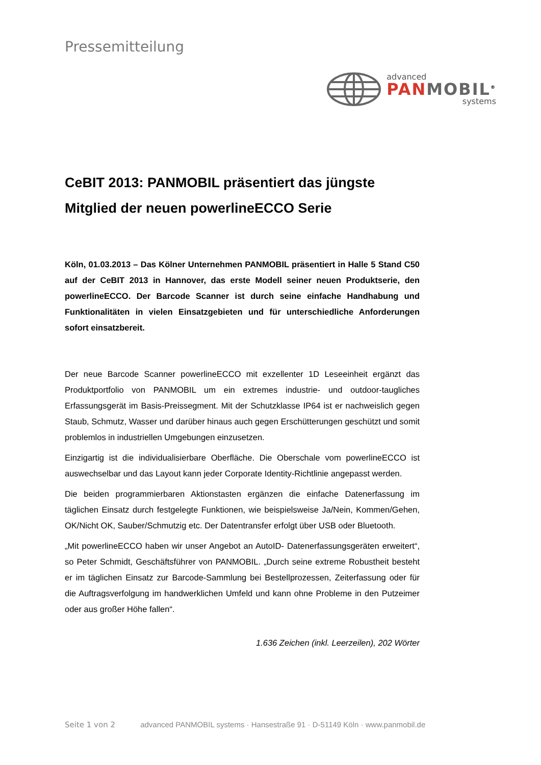Pressemitteilung
advanced
PAN MOBIL<sup>®</sup>
systems
CeBIT 2013: PANMOBIL präsentiert das jüngste Mitglied der neuen powerlineECCO Serie
Köln, 01.03.2013 – Das Kölner Unternehmen PANMOBIL präsentiert in Halle 5 Stand C50 auf der CeBIT 2013 in Hannover, das erste Modell seiner neuen Produktserie, den powerlineECCO. Der Barcode Scanner ist durch seine einfache Handhabung und Funktionalitäten in vielen Einsatzgebieten und für unterschiedliche Anforderungen sofort einsatzbereit.
Der neue Barcode Scanner powerlineECCO mit exzellenter 1D Leseeinheit ergänzt das Produktportfolio von PANMOBIL um ein extremes industrie- und outdoor-taugliches Erfassungsgerät im Basis-Preissegment. Mit der Schutzklasse IP64 ist er nachweislich gegen Staub, Schmutz, Wasser und darüber hinaus auch gegen Erschütterungen geschützt und somit problemlos in industriellen Umgebungen einzusetzen.
Einzigartig ist die individualisierbare Oberfläche. Die Oberschale vom powerlineECCO ist auswechselbar und das Layout kann jeder Corporate Identity-Richtlinie angepasst werden.
Die beiden programmierbaren Aktionstasten ergänzen die einfache Datenerfassung im täglichen Einsatz durch festgelegte Funktionen, wie beispielsweise Ja/Nein, Kommen/Gehen, OK/Nicht OK, Sauber/Schmutzig etc. Der Datentransfer erfolgt über USB oder Bluetooth.
„Mit powerlineECCO haben wir unser Angebot an AutoID- Datenerfassungsgeräten erweitert“, so Peter Schmidt, Geschäftsführer von PANMOBIL. „Durch seine extreme Robustheit besteht er im täglichen Einsatz zur Barcode-Sammlung bei Bestellprozessen, Zeiterfassung oder für die Auftragsverfolgung im handwerklichen Umfeld und kann ohne Probleme in den Putzeimer oder aus großer Höhe fallen“.
1.636 Zeichen (inkl. Leerzeilen), 202 Wörter
Seite 1 von 2 advanced PANMOBIL systems · Hansestraße 91 · D-51149 Köln · www.panmobil.de